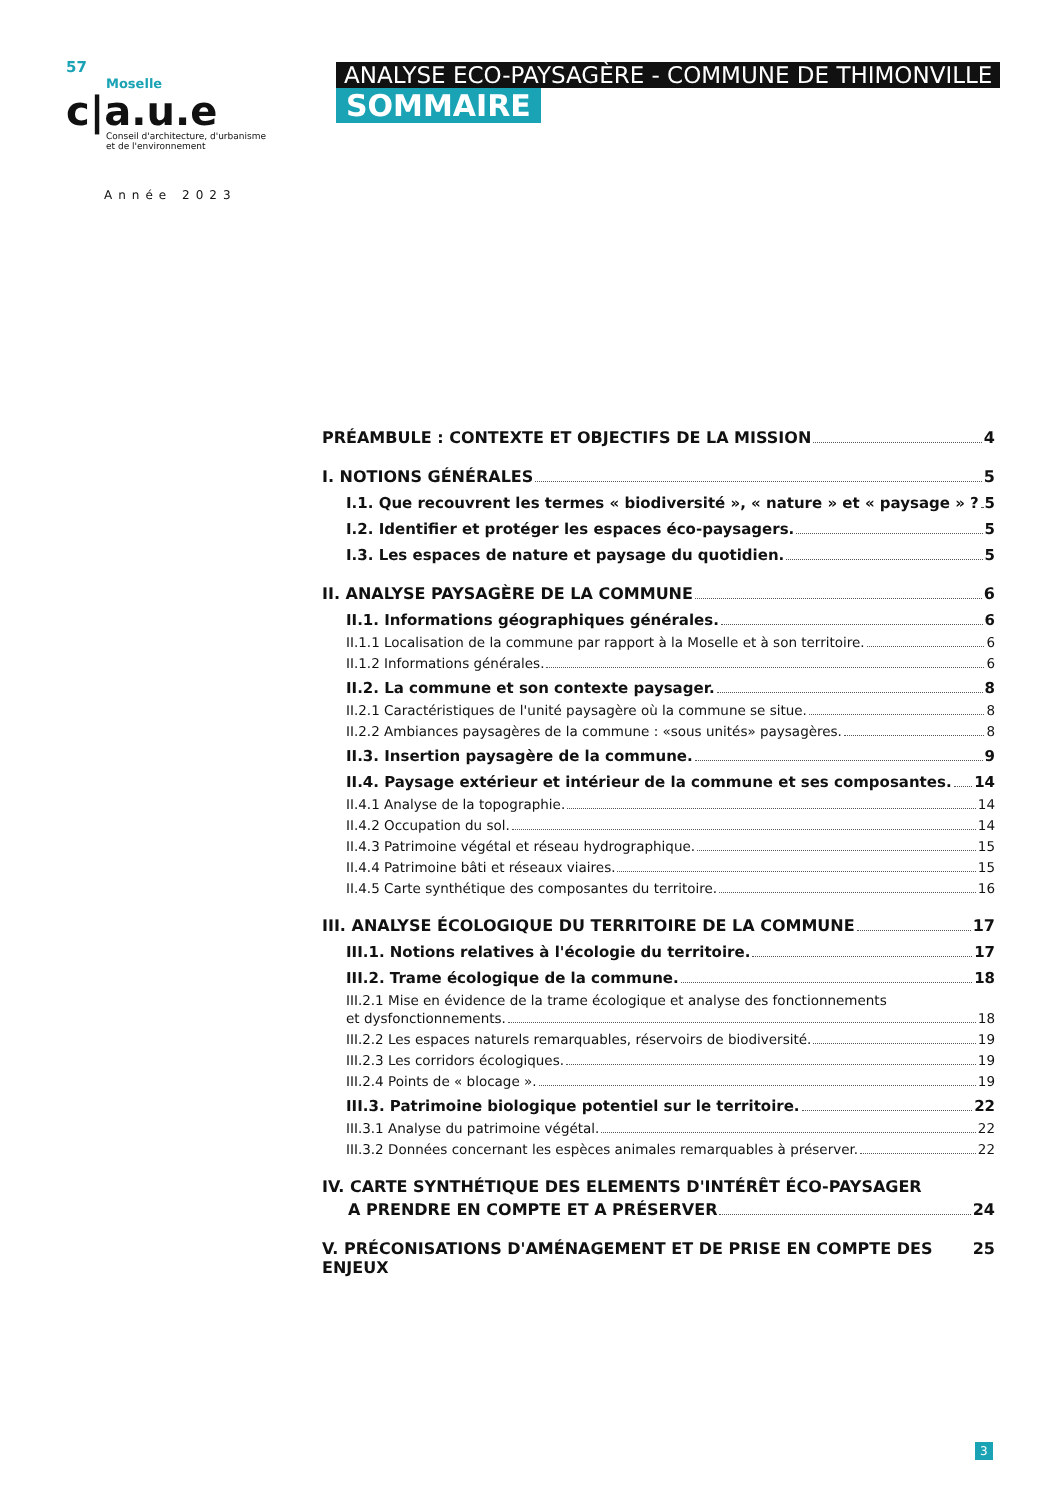57
Moselle
c|a.u.e
Conseil d'architecture, d'urbanisme
et de l'environnement
Année 2023
ANALYSE ECO-PAYSAGÈRE - COMMUNE DE THIMONVILLE
SOMMAIRE
PRÉAMBULE : CONTEXTE ET OBJECTIFS DE LA MISSION 4
I. NOTIONS GÉNÉRALES 5
I.1. Que recouvrent les termes « biodiversité », « nature » et « paysage » ? 5
I.2. Identifier et protéger les espaces éco-paysagers. 5
I.3. Les espaces de nature et paysage du quotidien. 5
II. ANALYSE PAYSAGÈRE DE LA COMMUNE 6
II.1. Informations géographiques générales. 6
II.1.1 Localisation de la commune par rapport à la Moselle et à son territoire. 6
II.1.2 Informations générales. 6
II.2. La commune et son contexte paysager. 8
II.2.1 Caractéristiques de l'unité paysagère où la commune se situe. 8
II.2.2 Ambiances paysagères de la commune : «sous unités» paysagères. 8
II.3. Insertion paysagère de la commune. 9
II.4. Paysage extérieur et intérieur de la commune et ses composantes. 14
II.4.1 Analyse de la topographie. 14
II.4.2 Occupation du sol. 14
II.4.3 Patrimoine végétal et réseau hydrographique. 15
II.4.4 Patrimoine bâti et réseaux viaires. 15
II.4.5 Carte synthétique des composantes du territoire. 16
III. ANALYSE ÉCOLOGIQUE DU TERRITOIRE DE LA COMMUNE 17
III.1. Notions relatives à l'écologie du territoire. 17
III.2. Trame écologique de la commune. 18
III.2.1 Mise en évidence de la trame écologique et analyse des fonctionnements
et dysfonctionnements. 18
III.2.2 Les espaces naturels remarquables, réservoirs de biodiversité. 19
III.2.3 Les corridors écologiques. 19
III.2.4 Points de « blocage ». 19
III.3. Patrimoine biologique potentiel sur le territoire. 22
III.3.1 Analyse du patrimoine végétal. 22
III.3.2 Données concernant les espèces animales remarquables à préserver. 22
IV. CARTE SYNTHÉTIQUE DES ELEMENTS D'INTÉRÊT ÉCO-PAYSAGER
A PRENDRE EN COMPTE ET A PRÉSERVER 24
V. PRÉCONISATIONS D'AMÉNAGEMENT ET DE PRISE EN COMPTE DES ENJEUX 25
3